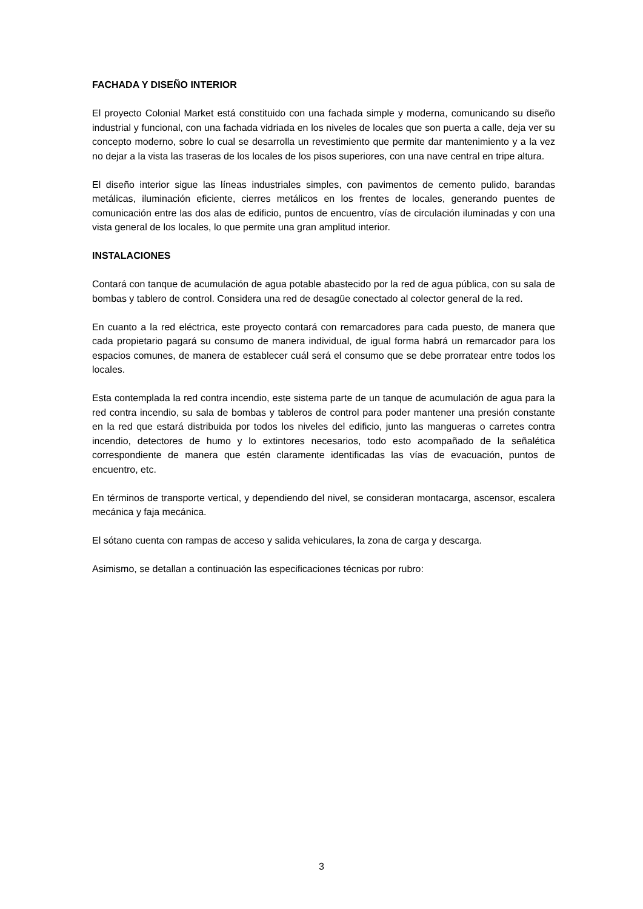FACHADA Y DISEÑO INTERIOR
El proyecto Colonial Market está constituido con una fachada simple y moderna, comunicando su diseño industrial y funcional, con una fachada vidriada en los niveles de locales que son puerta a calle, deja ver su concepto moderno, sobre lo cual se desarrolla un revestimiento que permite dar mantenimiento y a la vez no dejar a la vista las traseras de los locales de los pisos superiores, con una nave central en tripe altura.
El diseño interior sigue las líneas industriales simples, con pavimentos de cemento pulido, barandas metálicas, iluminación eficiente, cierres metálicos en los frentes de locales, generando puentes de comunicación entre las dos alas de edificio, puntos de encuentro, vías de circulación iluminadas y con una vista general de los locales, lo que permite una gran amplitud interior.
INSTALACIONES
Contará con tanque de acumulación de agua potable abastecido por la red de agua pública, con su sala de bombas y tablero de control. Considera una red de desagüe conectado al colector general de la red.
En cuanto a la red eléctrica, este proyecto contará con remarcadores para cada puesto, de manera que cada propietario pagará su consumo de manera individual, de igual forma habrá un remarcador para los espacios comunes, de manera de establecer cuál será el consumo que se debe prorratear entre todos los locales.
Esta contemplada la red contra incendio, este sistema parte de un tanque de acumulación de agua para la red contra incendio, su sala de bombas y tableros de control para poder mantener una presión constante en la red que estará distribuida por todos los niveles del edificio, junto las mangueras o carretes contra incendio, detectores de humo y lo extintores necesarios, todo esto acompañado de la señalética correspondiente de manera que estén claramente identificadas las vías de evacuación, puntos de encuentro, etc.
En términos de transporte vertical, y dependiendo del nivel, se consideran montacarga, ascensor, escalera mecánica y faja mecánica.
El sótano cuenta con rampas de acceso y salida vehiculares, la zona de carga y descarga.
Asimismo, se detallan a continuación las especificaciones técnicas por rubro:
3